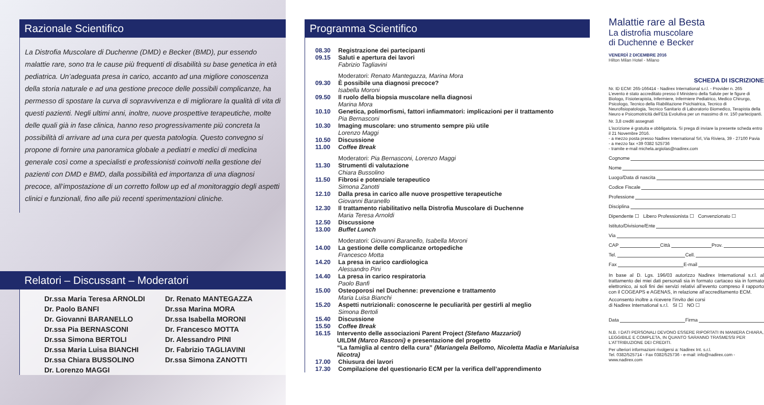Razionale Scientifico
La Distrofia Muscolare di Duchenne (DMD) e Becker (BMD), pur essendo malattie rare, sono tra le cause più frequenti di disabilità su base genetica in età pediatrica. Un’adeguata presa in carico, accanto ad una migliore conoscenza della storia naturale e ad una gestione precoce delle possibili complicanze, ha permesso di spostare la curva di sopravvivenza e di migliorare la qualità di vita di questi pazienti. Negli ultimi anni, inoltre, nuove prospettive terapeutiche, molte delle quali già in fase clinica, hanno reso progressivamente più concreta la possibilità di arrivare ad una cura per questa patologia. Questo convegno si propone di fornire una panoramica globale a pediatri e medici di medicina generale così come a specialisti e professionisti coinvolti nella gestione dei pazienti con DMD e BMD, dalla possibilità ed importanza di una diagnosi precoce, all’impostazione di un corretto follow up ed al monitoraggio degli aspetti clinici e funzionali, fino alle più recenti sperimentazioni cliniche.
Relatori – Discussant – Moderatori
Dr.ssa Maria Teresa ARNOLDI
Dr. Paolo BANFI
Dr. Giovanni BARANELLO
Dr.ssa Pia BERNASCONI
Dr.ssa Simona BERTOLI
Dr.ssa Maria Luisa BIANCHI
Dr.ssa Chiara BUSSOLINO
Dr. Lorenzo MAGGI
Dr. Renato MANTEGAZZA
Dr.ssa Marina MORA
Dr.ssa Isabella MORONI
Dr. Francesco MOTTA
Dr. Alessandro PINI
Dr. Fabrizio TAGLIAVINI
Dr.ssa Simona ZANOTTI
Programma Scientifico
08.30 Registrazione dei partecipanti
09.15 Saluti e apertura dei lavori
Fabrizio Tagliavini
Moderatori: Renato Mantegazza, Marina Mora
09.30 È possibile una diagnosi precoce?
Isabella Moroni
09.50 Il ruolo della biopsia muscolare nella diagnosi
Marina Mora
10.10 Genetica, polimorfismi, fattori infiammatori: implicazioni per il trattamento
Pia Bernasconi
10.30 Imaging muscolare: uno strumento sempre più utile
Lorenzo Maggi
10.50 Discussione
11.00 Coffee Break
Moderatori: Pia Bernasconi, Lorenzo Maggi
11.30 Strumenti di valutazione
Chiara Bussolino
11.50 Fibrosi e potenziale terapeutico
Simona Zanotti
12.10 Dalla presa in carico alle nuove prospettive terapeutiche
Giovanni Baranello
12.30 Il trattamento riabilitativo nella Distrofia Muscolare di Duchenne
Maria Teresa Arnoldi
12.50 Discussione
13.00 Buffet Lunch
Moderatori: Giovanni Baranello, Isabella Moroni
14.00 La gestione delle complicanze ortopediche
Francesco Motta
14.20 La presa in carico cardiologica
Alessandro Pini
14.40 La presa in carico respiratoria
Paolo Banfi
15.00 Osteoporosi nel Duchenne: prevenzione e trattamento
Maria Luisa Bianchi
15.20 Aspetti nutrizionali: conoscerne le peculiarità per gestirli al meglio
Simona Bertoli
15.40 Discussione
15.50 Coffee Break
16.15 Intervento delle associazioni Parent Project (Stefano Mazzariol)
UILDM (Marco Rasconi) e presentazione del progetto
“La famiglia al centro della cura” (Mariangela Bellomo, Nicoletta Madia e Marialuisa Nicotra)
17.00 Chiusura dei lavori
17.30 Compilazione del questionario ECM per la verifica dell’apprendimento
Malattie rare al Besta
La distrofia muscolare
di Duchenne e Becker
VENERDÌ 2 DICEMBRE 2016
Hilton Milan Hotel - Milano
SCHEDA DI ISCRIZIONE
Nr. ID ECM: 265-166414 - Nadirex International s.r.l. - Provider n. 265
L’evento è stato accreditato presso il Ministero della Salute per le figure di Biologo, Fisioterapista, Infermiere, Infermiere Pediatrico, Medico Chirurgo, Psicologo, Tecnico della Riabilitazione Psichiatrica, Tecnico di Neurofisiopatologia, Tecnico Sanitario di Laboratorio Biomedico, Terapista della Neuro e Psicomotricità dell’Età Evolutiva per un massimo di nr. 150 partecipanti.
Nr. 3,8 crediti assegnati
L’iscrizione è gratuita e obbligatoria. Si prega di inviare la presente scheda entro il 21 Novembre 2016.
- a mezzo posta presso Nadirex International Srl, Via Riviera, 39 - 27100 Pavia
- a mezzo fax +39 0382 525736
- tramite e-mail michela.argiolas@nadirex.com
Cognome
Nome
Luogo/Data di nascita
Codice Fiscale
Professione
Disciplina
Dipendente ☐ Libero Professionista ☐ Convenzionato ☐
Istituto/Divisione/Ente
Via
CAP Città Prov.
Tel. Cell.
Fax E-mail
In base al D. Lgs. 196/03 autorizzo Nadirex International s.r.l. al trattamento dei miei dati personali sia in formato cartaceo sia in formato elettronico, ai soli fini dei servizi relativi all’evento compreso il rapporto con il COGEAPS e AGENAS, in relazione all’accreditamento ECM.
Acconsento inoltre a ricevere l’invito dei corsi
di Nadirex International s.r.l. SI ☐ NO ☐
Data Firma
N.B. I DATI PERSONALI DEVONO ESSERE RIPORTATI IN MANIERA CHIARA, LEGGIBILE E COMPLETA, IN QUANTO SARANNO TRASMESSI PER L’ATTRIBUZIONE DEI CREDITI.
Per ulteriori informazioni rivolgersi a: Nadirex Int. s.r.l.
Tel. 0382/525714 - Fax 0382/525736 - e-mail: info@nadirex.com - www.nadirex.com